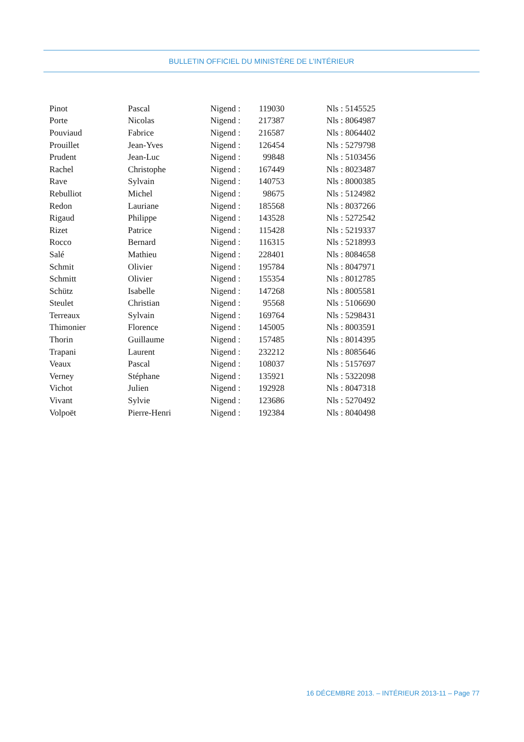BULLETIN OFFICIEL DU MINISTÈRE DE L’INTÉRIEUR
| Pinot | Pascal | Nigend : | 119030 | Nls : 5145525 |
| Porte | Nicolas | Nigend : | 217387 | Nls : 8064987 |
| Pouviaud | Fabrice | Nigend : | 216587 | Nls : 8064402 |
| Prouillet | Jean-Yves | Nigend : | 126454 | Nls : 5279798 |
| Prudent | Jean-Luc | Nigend : | 99848 | Nls : 5103456 |
| Rachel | Christophe | Nigend : | 167449 | Nls : 8023487 |
| Rave | Sylvain | Nigend : | 140753 | Nls : 8000385 |
| Rebulliot | Michel | Nigend : | 98675 | Nls : 5124982 |
| Redon | Lauriane | Nigend : | 185568 | Nls : 8037266 |
| Rigaud | Philippe | Nigend : | 143528 | Nls : 5272542 |
| Rizet | Patrice | Nigend : | 115428 | Nls : 5219337 |
| Rocco | Bernard | Nigend : | 116315 | Nls : 5218993 |
| Salé | Mathieu | Nigend : | 228401 | Nls : 8084658 |
| Schmit | Olivier | Nigend : | 195784 | Nls : 8047971 |
| Schmitt | Olivier | Nigend : | 155354 | Nls : 8012785 |
| Schütz | Isabelle | Nigend : | 147268 | Nls : 8005581 |
| Steulet | Christian | Nigend : | 95568 | Nls : 5106690 |
| Terreaux | Sylvain | Nigend : | 169764 | Nls : 5298431 |
| Thimonier | Florence | Nigend : | 145005 | Nls : 8003591 |
| Thorin | Guillaume | Nigend : | 157485 | Nls : 8014395 |
| Trapani | Laurent | Nigend : | 232212 | Nls : 8085646 |
| Veaux | Pascal | Nigend : | 108037 | Nls : 5157697 |
| Verney | Stéphane | Nigend : | 135921 | Nls : 5322098 |
| Vichot | Julien | Nigend : | 192928 | Nls : 8047318 |
| Vivant | Sylvie | Nigend : | 123686 | Nls : 5270492 |
| Volpoët | Pierre-Henri | Nigend : | 192384 | Nls : 8040498 |
16 DÉCEMBRE 2013. – INTÉRIEUR 2013-11 – Page 77